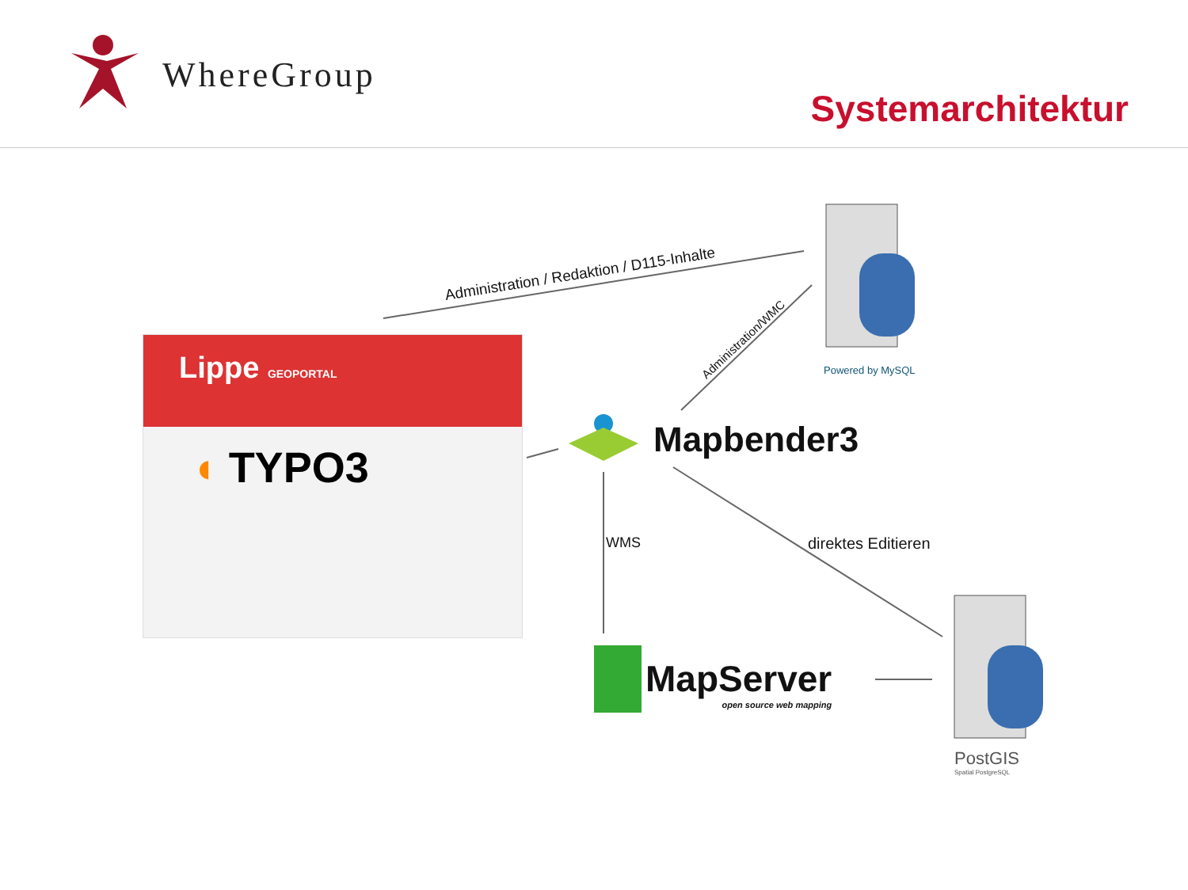WhereGroup
Systemarchitektur
Lippe GEOPORTAL
◖ TYPO3
Administration / Redaktion / D115-Inhalte
Administration/WMC
Powered by MySQL
Mapbender3
WMS direktes Editieren
MapServer
open source web mapping
PostGIS
Spatial PostgreSQL